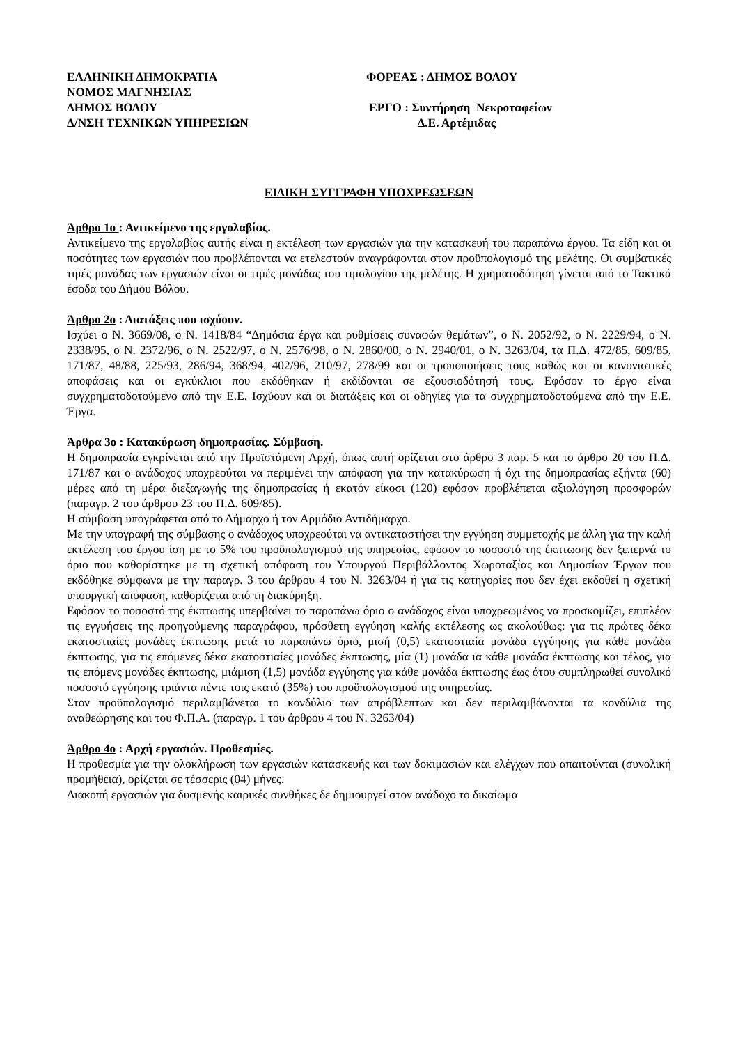ΕΛΛΗΝΙΚΗ ΔΗΜΟΚΡΑΤΙΑ
ΝΟΜΟΣ ΜΑΓΝΗΣΙΑΣ
ΔΗΜΟΣ ΒΟΛΟΥ
Δ/ΝΣΗ ΤΕΧΝΙΚΩΝ ΥΠΗΡΕΣΙΩΝ
ΦΟΡΕΑΣ : ΔΗΜΟΣ ΒΟΛΟΥ
ΕΡΓΟ : Συντήρηση Νεκροταφείων
Δ.Ε. Αρτέμιδας
ΕΙΔΙΚΗ ΣΥΓΓΡΑΦΗ ΥΠΟΧΡΕΩΣΕΩΝ
Άρθρο 1ο : Αντικείμενο της εργολαβίας.
Αντικείμενο της εργολαβίας αυτής είναι η εκτέλεση των εργασιών για την κατασκευή του παραπάνω έργου. Τα είδη και οι ποσότητες των εργασιών που προβλέπονται να ετελεστούν αναγράφονται στον προϋπολογισμό της μελέτης. Οι συμβατικές τιμές μονάδας των εργασιών είναι οι τιμές μονάδας του τιμολογίου της μελέτης. Η χρηματοδότηση γίνεται από το Τακτικά έσοδα του Δήμου Βόλου.
Άρθρο 2ο : Διατάξεις που ισχύουν.
Ισχύει ο Ν. 3669/08, ο Ν. 1418/84 “Δημόσια έργα και ρυθμίσεις συναφών θεμάτων”, ο Ν. 2052/92, ο Ν. 2229/94, ο Ν. 2338/95, ο Ν. 2372/96, ο Ν. 2522/97, ο Ν. 2576/98, ο Ν. 2860/00, ο Ν. 2940/01, ο Ν. 3263/04, τα Π.Δ. 472/85, 609/85, 171/87, 48/88, 225/93, 286/94, 368/94, 402/96, 210/97, 278/99 και οι τροποποιήσεις τους καθώς και οι κανονιστικές αποφάσεις και οι εγκύκλιοι που εκδόθηκαν ή εκδίδονται σε εξουσιοδότησή τους. Εφόσον το έργο είναι συγχρηματοδοτούμενο από την Ε.Ε. Ισχύουν και οι διατάξεις και οι οδηγίες για τα συγχρηματοδοτούμενα από την Ε.Ε. Έργα.
Άρθρα 3ο : Κατακύρωση δημοπρασίας. Σύμβαση.
Η δημοπρασία εγκρίνεται από την Προϊστάμενη Αρχή, όπως αυτή ορίζεται στο άρθρο 3 παρ. 5 και το άρθρο 20 του Π.Δ. 171/87 και ο ανάδοχος υποχρεούται να περιμένει την απόφαση για την κατακύρωση ή όχι της δημοπρασίας εξήντα (60) μέρες από τη μέρα διεξαγωγής της δημοπρασίας ή εκατόν είκοσι (120) εφόσον προβλέπεται αξιολόγηση προσφορών (παραγρ. 2 του άρθρου 23 του Π.Δ. 609/85).
Η σύμβαση υπογράφεται από το Δήμαρχο ή τον Αρμόδιο Αντιδήμαρχο.
Με την υπογραφή της σύμβασης ο ανάδοχος υποχρεούται να αντικαταστήσει την εγγύηση συμμετοχής με άλλη για την καλή εκτέλεση του έργου ίση με το 5% του προϋπολογισμού της υπηρεσίας, εφόσον το ποσοστό της έκπτωσης δεν ξεπερνά το όριο που καθορίστηκε με τη σχετική απόφαση του Υπουργού Περιβάλλοντος Χωροταξίας και Δημοσίων Έργων που εκδόθηκε σύμφωνα με την παραγρ. 3 του άρθρου 4 του Ν. 3263/04 ή για τις κατηγορίες που δεν έχει εκδοθεί η σχετική υπουργική απόφαση, καθορίζεται από τη διακύρηξη.
Εφόσον το ποσοστό της έκπτωσης υπερβαίνει το παραπάνω όριο ο ανάδοχος είναι υποχρεωμένος να προσκομίζει, επιπλέον τις εγγυήσεις της προηγούμενης παραγράφου, πρόσθετη εγγύηση καλής εκτέλεσης ως ακολούθως: για τις πρώτες δέκα εκατοστιαίες μονάδες έκπτωσης μετά το παραπάνω όριο, μισή (0,5) εκατοστιαία μονάδα εγγύησης για κάθε μονάδα έκπτωσης, για τις επόμενες δέκα εκατοστιαίες μονάδες έκπτωσης, μία (1) μονάδα ια κάθε μονάδα έκπτωσης και τέλος, για τις επόμενς μονάδες έκπτωσης, μιάμιση (1,5) μονάδα εγγύησης για κάθε μονάδα έκπτωσης έως ότου συμπληρωθεί συνολικό ποσοστό εγγύησης τριάντα πέντε τοις εκατό (35%) του προϋπολογισμού της υπηρεσίας.
Στον προϋπολογισμό περιλαμβάνεται το κονδύλιο των απρόβλεπτων και δεν περιλαμβάνονται τα κονδύλια της αναθεώρησης και του Φ.Π.Α. (παραγρ. 1 του άρθρου 4 του Ν. 3263/04)
Άρθρο 4ο : Αρχή εργασιών. Προθεσμίες.
Η προθεσμία για την ολοκλήρωση των εργασιών κατασκευής και των δοκιμασιών και ελέγχων που απαιτούνται (συνολική προμήθεια), ορίζεται σε τέσσερις (04) μήνες.
Διακοπή εργασιών για δυσμενής καιρικές συνθήκες δε δημιουργεί στον ανάδοχο το δικαίωμα